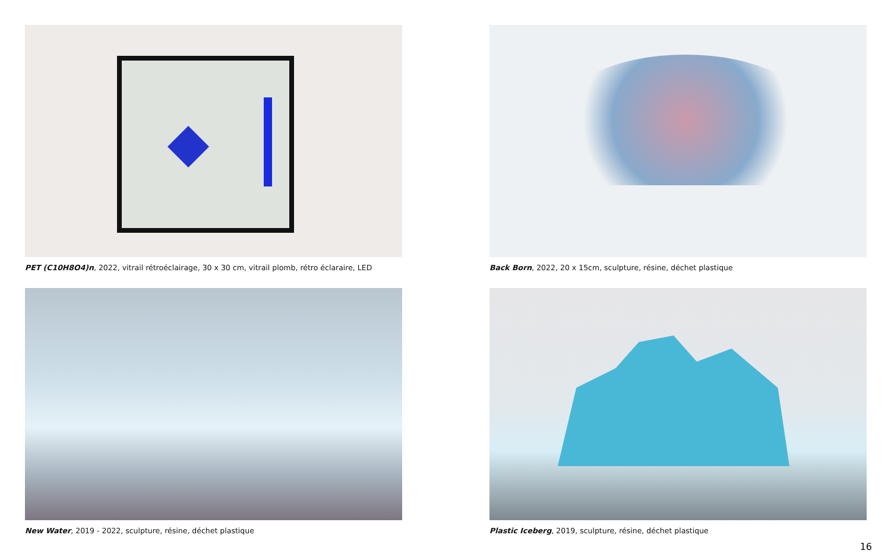PET (C10H8O4)n, 2022, vitrail rétroéclairage, 30 x 30 cm, vitrail plomb, rétro éclaraire, LED
Back Born, 2022, 20 x 15cm, sculpture, résine, déchet plastique
New Water, 2019 - 2022, sculpture, résine, déchet plastique
Plastic Iceberg, 2019, sculpture, résine, déchet plastique
16